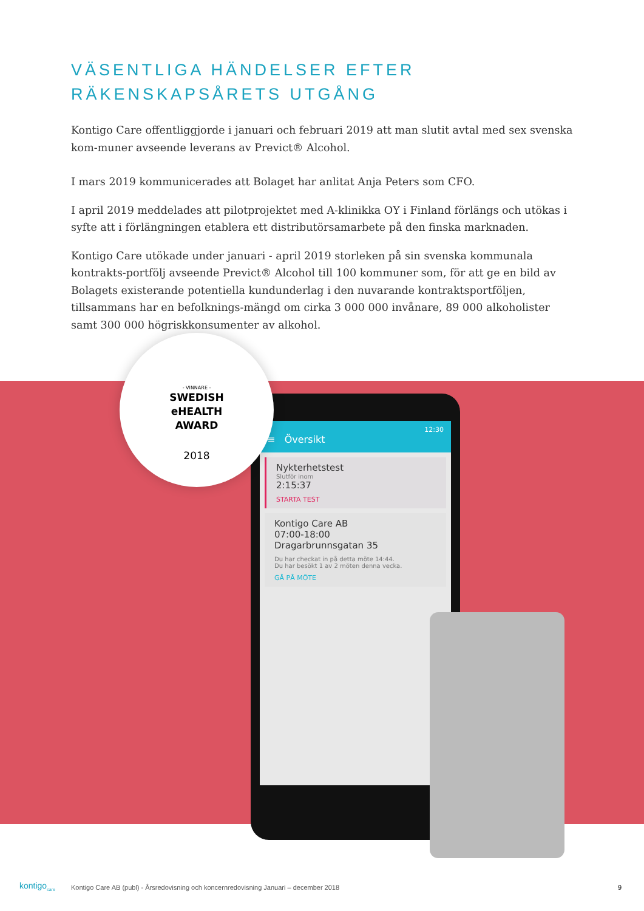VÄSENTLIGA HÄNDELSER EFTER
RÄKENSKAPSÅRETS UTGÅNG
Kontigo Care offentliggjorde i januari och februari 2019 att man slutit avtal med sex svenska kom-muner avseende leverans av Previct® Alcohol.
I mars 2019 kommunicerades att Bolaget har anlitat Anja Peters som CFO.
I april 2019 meddelades att pilotprojektet med A-klinikka OY i Finland förlängs och utökas i syfte att i förlängningen etablera ett distributörsamarbete på den finska marknaden.
Kontigo Care utökade under januari - april 2019 storleken på sin svenska kommunala kontrakts-portfölj avseende Previct® Alcohol till 100 kommuner som, för att ge en bild av Bolagets existerande potentiella kundunderlag i den nuvarande kontraktsportföljen, tillsammans har en befolknings-mängd om cirka 3 000 000 invånare, 89 000 alkoholister samt 300 000 högriskkonsumenter av alkohol.
12:30
≡ Översikt
Nykterhetstest
Slutför inom
2:15:37
STARTA TEST
Kontigo Care AB
07:00-18:00
Dragarbrunnsgatan 35
Du har checkat in på detta möte 14:44.
Du har besökt 1 av 2 möten denna vecka.
GÅ PÅ MÖTE
- VINNARE -
SWEDISH
eHEALTH
AWARD
2018
kontigo<sub>care</sub>
Kontigo Care AB (publ) - Årsredovisning och koncernredovisning Januari – december 2018
9